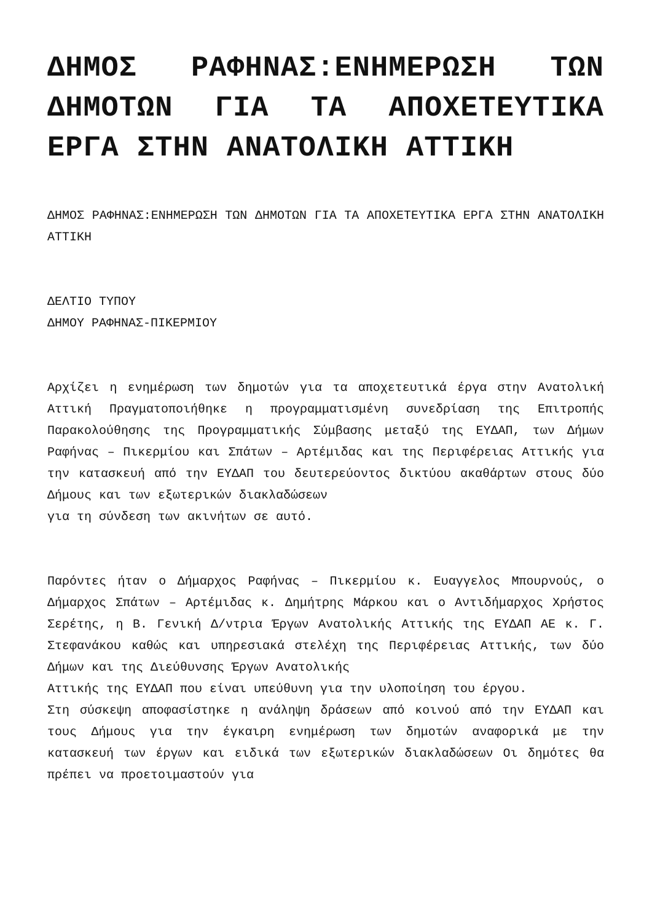ΔΗΜΟΣ ΡΑΦΗΝΑΣ:ΕΝΗΜΕΡΩΣΗ ΤΩΝ ΔΗΜΟΤΩΝ ΓΙΑ ΤΑ ΑΠΟΧΕΤΕΥΤΙΚΑ ΕΡΓΑ ΣΤΗΝ ΑΝΑΤΟΛΙΚΗ ΑΤΤΙΚΗ
ΔΗΜΟΣ ΡΑΦΗΝΑΣ:ΕΝΗΜΕΡΩΣΗ ΤΩΝ ΔΗΜΟΤΩΝ ΓΙΑ ΤΑ ΑΠΟΧΕΤΕΥΤΙΚΑ ΕΡΓΑ ΣΤΗΝ ΑΝΑΤΟΛΙΚΗ ΑΤΤΙΚΗ
ΔΕΛΤΙΟ ΤΥΠΟΥ
ΔΗΜΟΥ ΡΑΦΗΝΑΣ-ΠΙΚΕΡΜΙΟΥ
Αρχίζει η ενημέρωση των δημοτών για τα αποχετευτικά έργα στην Ανατολική Αττική Πραγματοποιήθηκε η προγραμματισμένη συνεδρίαση της Επιτροπής Παρακολούθησης της Προγραμματικής Σύμβασης μεταξύ της ΕΥΔΑΠ, των Δήμων Ραφήνας – Πικερμίου και Σπάτων – Αρτέμιδας και της Περιφέρειας Αττικής για την κατασκευή από την ΕΥΔΑΠ του δευτερεύοντος δικτύου ακαθάρτων στους δύο Δήμους και των εξωτερικών διακλαδώσεων
για τη σύνδεση των ακινήτων σε αυτό.
Παρόντες ήταν ο Δήμαρχος Ραφήνας – Πικερμίου κ. Ευαγγελος Μπουρνούς, ο Δήμαρχος Σπάτων – Αρτέμιδας κ. Δημήτρης Μάρκου και ο Αντιδήμαρχος Χρήστος Σερέτης, η Β. Γενική Δ/ντρια Έργων Ανατολικής Αττικής της ΕΥΔΑΠ ΑΕ κ. Γ. Στεφανάκου καθώς και υπηρεσιακά στελέχη της Περιφέρειας Αττικής, των δύο Δήμων και της Διεύθυνσης Έργων Ανατολικής
Αττικής της ΕΥΔΑΠ που είναι υπεύθυνη για την υλοποίηση του έργου.
Στη σύσκεψη αποφασίστηκε η ανάληψη δράσεων από κοινού από την ΕΥΔΑΠ και τους Δήμους για την έγκαιρη ενημέρωση των δημοτών αναφορικά με την κατασκευή των έργων και ειδικά των εξωτερικών διακλαδώσεων Οι δημότες θα πρέπει να προετοιμαστούν για